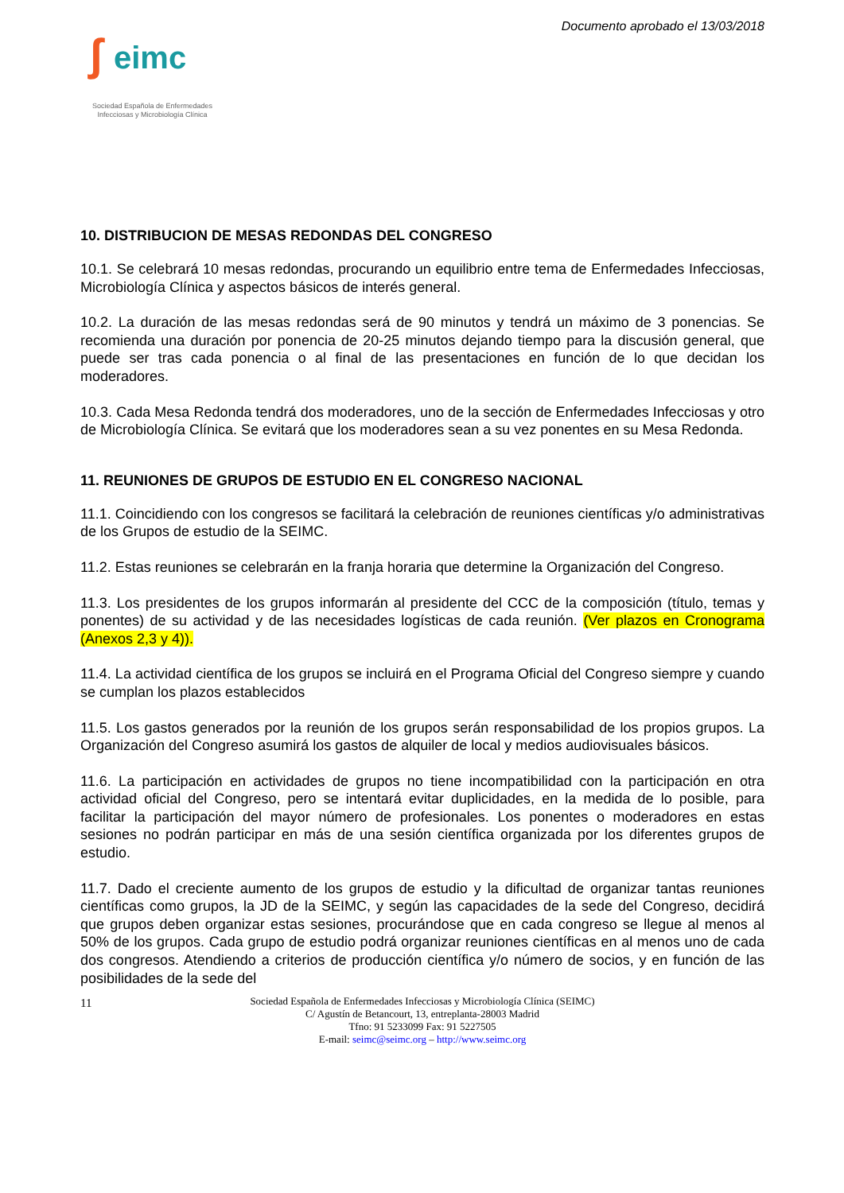Documento aprobado el 13/03/2018
ʃ eimc
Sociedad Española de Enfermedades
Infecciosas y Microbiología Clínica
10. DISTRIBUCION DE MESAS REDONDAS DEL CONGRESO
10.1. Se celebrará 10 mesas redondas, procurando un equilibrio entre tema de Enfermedades Infecciosas, Microbiología Clínica y aspectos básicos de interés general.
10.2. La duración de las mesas redondas será de 90 minutos y tendrá un máximo de 3 ponencias. Se recomienda una duración por ponencia de 20-25 minutos dejando tiempo para la discusión general, que puede ser tras cada ponencia o al final de las presentaciones en función de lo que decidan los moderadores.
10.3. Cada Mesa Redonda tendrá dos moderadores, uno de la sección de Enfermedades Infecciosas y otro de Microbiología Clínica. Se evitará que los moderadores sean a su vez ponentes en su Mesa Redonda.
11. REUNIONES DE GRUPOS DE ESTUDIO EN EL CONGRESO NACIONAL
11.1. Coincidiendo con los congresos se facilitará la celebración de reuniones científicas y/o administrativas de los Grupos de estudio de la SEIMC.
11.2. Estas reuniones se celebrarán en la franja horaria que determine la Organización del Congreso.
11.3. Los presidentes de los grupos informarán al presidente del CCC de la composición (título, temas y ponentes) de su actividad y de las necesidades logísticas de cada reunión. (Ver plazos en Cronograma (Anexos 2,3 y 4)).
11.4. La actividad científica de los grupos se incluirá en el Programa Oficial del Congreso siempre y cuando se cumplan los plazos establecidos
11.5. Los gastos generados por la reunión de los grupos serán responsabilidad de los propios grupos. La Organización del Congreso asumirá los gastos de alquiler de local y medios audiovisuales básicos.
11.6. La participación en actividades de grupos no tiene incompatibilidad con la participación en otra actividad oficial del Congreso, pero se intentará evitar duplicidades, en la medida de lo posible, para facilitar la participación del mayor número de profesionales. Los ponentes o moderadores en estas sesiones no podrán participar en más de una sesión científica organizada por los diferentes grupos de estudio.
11.7. Dado el creciente aumento de los grupos de estudio y la dificultad de organizar tantas reuniones científicas como grupos, la JD de la SEIMC, y según las capacidades de la sede del Congreso, decidirá que grupos deben organizar estas sesiones, procurándose que en cada congreso se llegue al menos al 50% de los grupos. Cada grupo de estudio podrá organizar reuniones científicas en al menos uno de cada dos congresos. Atendiendo a criterios de producción científica y/o número de socios, y en función de las posibilidades de la sede del
11 Sociedad Española de Enfermedades Infecciosas y Microbiología Clínica (SEIMC)
C/ Agustín de Betancourt, 13, entreplanta-28003 Madrid
Tfno: 91 5233099 Fax: 91 5227505
E-mail: seimc@seimc.org – http://www.seimc.org